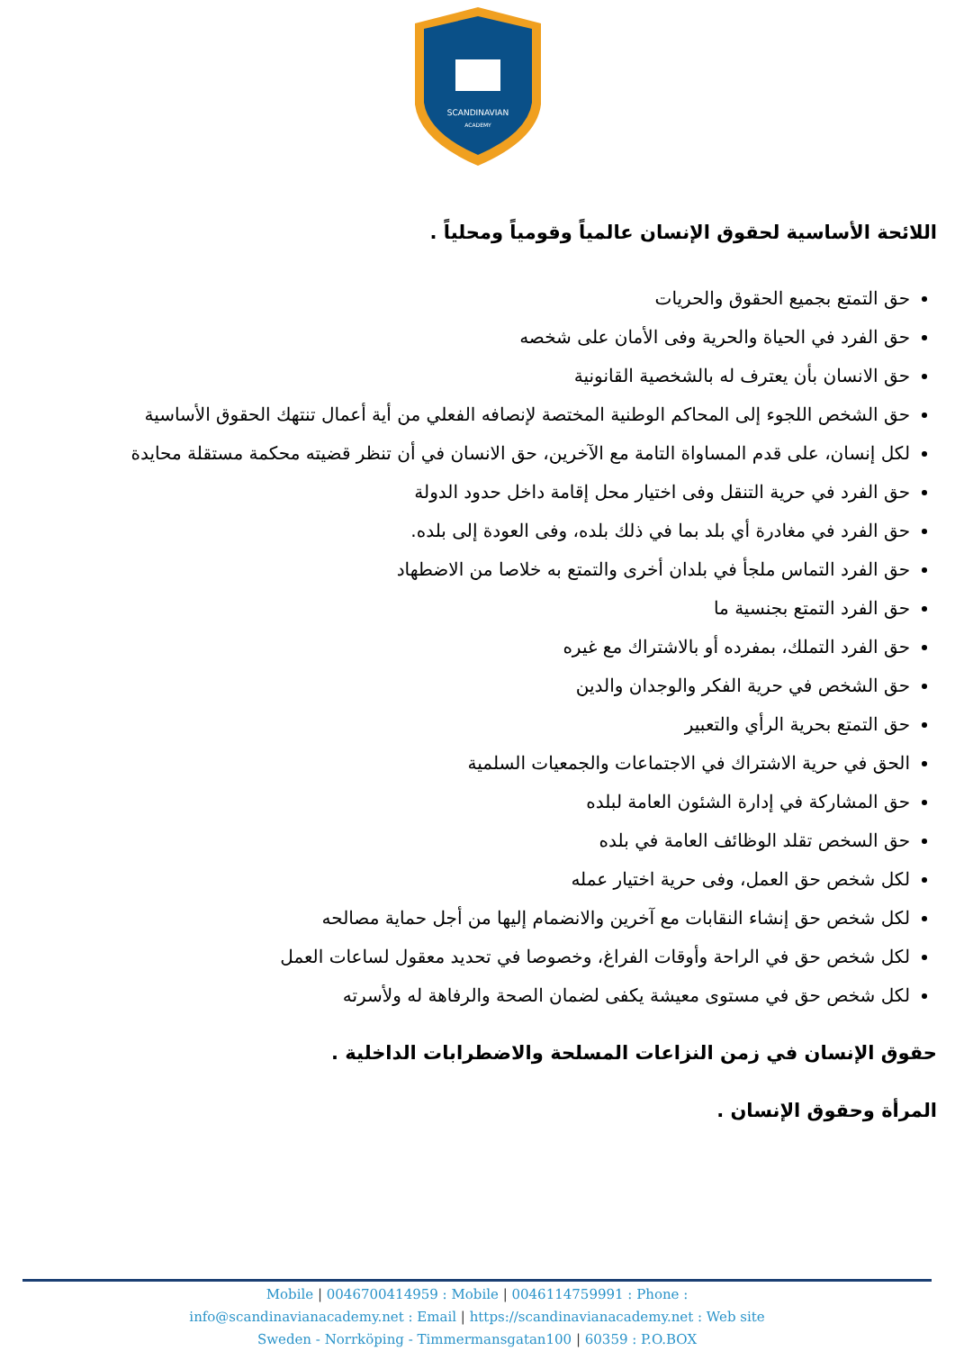SCANDINAVIAN
ACADEMY
اللائحة الأساسية لحقوق الإنسان عالمياً وقومياً ومحلياً .
حق التمتع بجميع الحقوق والحريات
حق الفرد في الحياة والحرية وفى الأمان على شخصه
حق الانسان بأن يعترف له بالشخصية القانونية
حق الشخص اللجوء إلى المحاكم الوطنية المختصة لإنصافه الفعلي من أية أعمال تنتهك الحقوق الأساسية
لكل إنسان، على قدم المساواة التامة مع الآخرين، حق الانسان في أن تنظر قضيته محكمة مستقلة محايدة
حق الفرد في حرية التنقل وفى اختيار محل إقامة داخل حدود الدولة
حق الفرد في مغادرة أي بلد بما في ذلك بلده، وفى العودة إلى بلده.
حق الفرد التماس ملجأ في بلدان أخرى والتمتع به خلاصا من الاضطهاد
حق الفرد التمتع بجنسية ما
حق الفرد التملك، بمفرده أو بالاشتراك مع غيره
حق الشخص في حرية الفكر والوجدان والدين
حق التمتع بحرية الرأي والتعبير
الحق في حرية الاشتراك في الاجتماعات والجمعيات السلمية
حق المشاركة في إدارة الشئون العامة لبلده
حق السخص تقلد الوظائف العامة في بلده
لكل شخص حق العمل، وفى حرية اختيار عمله
لكل شخص حق إنشاء النقابات مع آخرين والانضمام إليها من أجل حماية مصالحه
لكل شخص حق في الراحة وأوقات الفراغ، وخصوصا في تحديد معقول لساعات العمل
لكل شخص حق في مستوى معيشة يكفى لضمان الصحة والرفاهة له ولأسرته
حقوق الإنسان في زمن النزاعات المسلحة والاضطرابات الداخلية .
المرأة وحقوق الإنسان .
Mobile | 0046700414959 : Mobile | 0046114759991 : Phone :
info@scandinavianacademy.net : Email | https://scandinavianacademy.net : Web site
Sweden - Norrköping - Timmermansgatan100 | 60359 : P.O.BOX